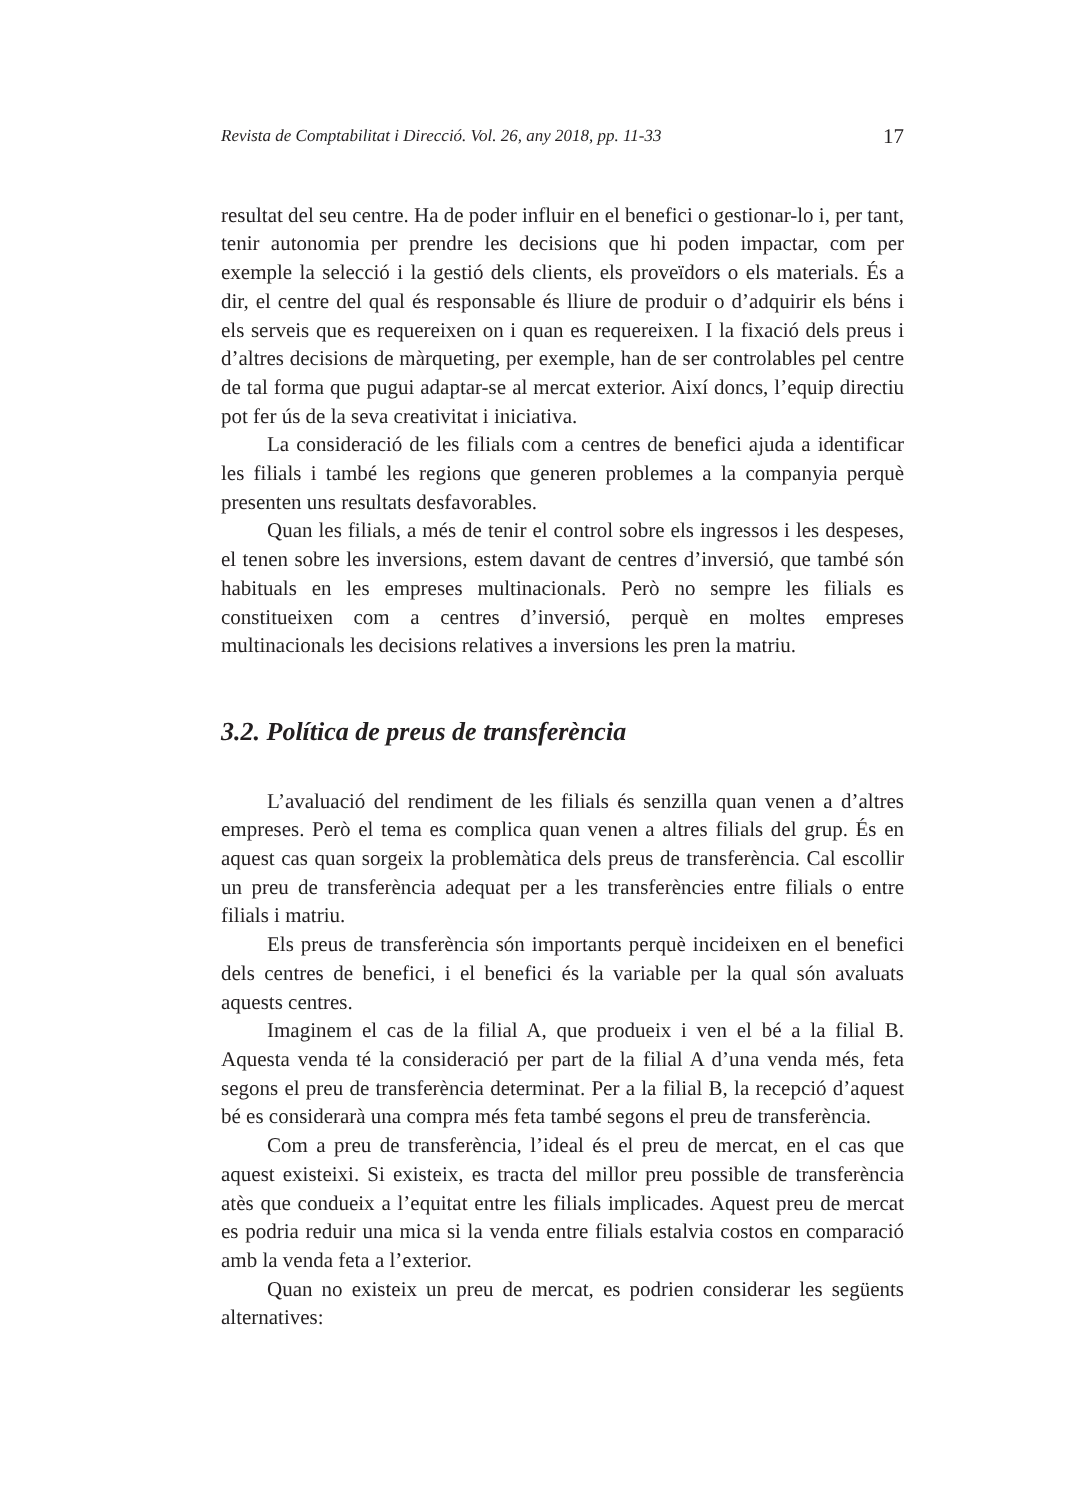Revista de Comptabilitat i Direcció. Vol. 26, any 2018, pp. 11-33 17
resultat del seu centre. Ha de poder influir en el benefici o gestionar-lo i, per tant, tenir autonomia per prendre les decisions que hi poden impactar, com per exemple la selecció i la gestió dels clients, els proveïdors o els materials. És a dir, el centre del qual és responsable és lliure de produir o d’adquirir els béns i els serveis que es requereixen on i quan es requereixen. I la fixació dels preus i d’altres decisions de màrqueting, per exemple, han de ser controlables pel centre de tal forma que pugui adaptar-se al mercat exterior. Així doncs, l’equip directiu pot fer ús de la seva creativitat i iniciativa.
La consideració de les filials com a centres de benefici ajuda a identificar les filials i també les regions que generen problemes a la companyia perquè presenten uns resultats desfavorables.
Quan les filials, a més de tenir el control sobre els ingressos i les despeses, el tenen sobre les inversions, estem davant de centres d’inversió, que també són habituals en les empreses multinacionals. Però no sempre les filials es constitueixen com a centres d’inversió, perquè en moltes empreses multinacionals les decisions relatives a inversions les pren la matriu.
3.2. Política de preus de transferència
L’avaluació del rendiment de les filials és senzilla quan venen a d’altres empreses. Però el tema es complica quan venen a altres filials del grup. És en aquest cas quan sorgeix la problemàtica dels preus de transferència. Cal escollir un preu de transferència adequat per a les transferències entre filials o entre filials i matriu.
Els preus de transferència són importants perquè incideixen en el benefici dels centres de benefici, i el benefici és la variable per la qual són avaluats aquests centres.
Imaginem el cas de la filial A, que produeix i ven el bé a la filial B. Aquesta venda té la consideració per part de la filial A d’una venda més, feta segons el preu de transferència determinat. Per a la filial B, la recepció d’aquest bé es considerarà una compra més feta també segons el preu de transferència.
Com a preu de transferència, l’ideal és el preu de mercat, en el cas que aquest existeixi. Si existeix, es tracta del millor preu possible de transferència atès que condueix a l’equitat entre les filials implicades. Aquest preu de mercat es podria reduir una mica si la venda entre filials estalvia costos en comparació amb la venda feta a l’exterior.
Quan no existeix un preu de mercat, es podrien considerar les següents alternatives: